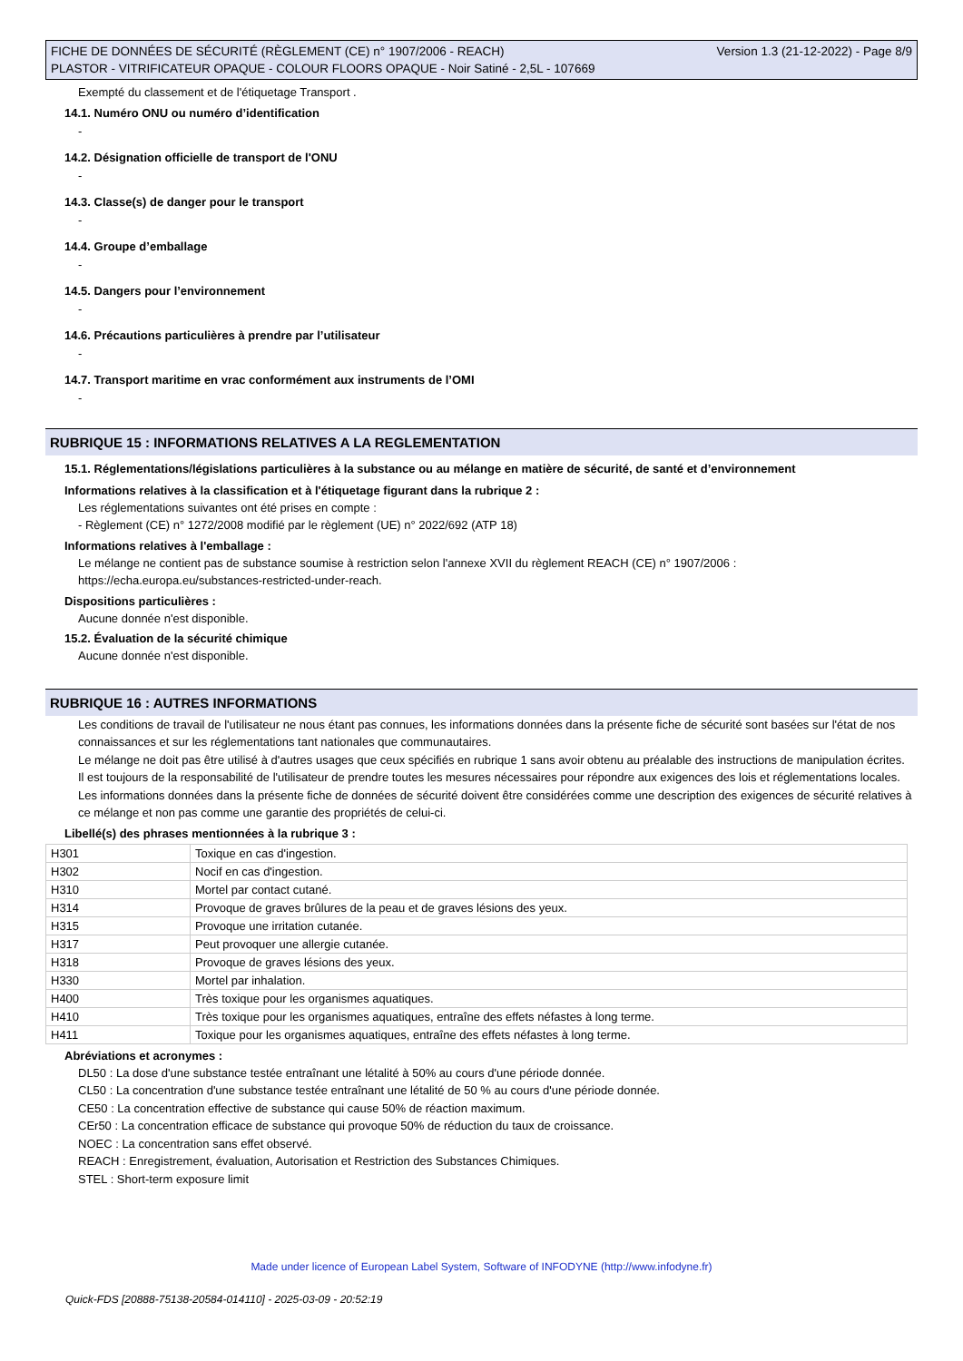FICHE DE DONNÉES DE SÉCURITÉ (RÈGLEMENT (CE) n° 1907/2006 - REACH)
PLASTOR - VITRIFICATEUR OPAQUE - COLOUR FLOORS OPAQUE - Noir Satiné - 2,5L - 107669
Version 1.3 (21-12-2022) - Page 8/9
Exempté du classement et de l'étiquetage Transport .
14.1. Numéro ONU ou numéro d’identification
-
14.2. Désignation officielle de transport de l'ONU
-
14.3. Classe(s) de danger pour le transport
-
14.4. Groupe d’emballage
-
14.5. Dangers pour l’environnement
-
14.6. Précautions particulières à prendre par l’utilisateur
-
14.7. Transport maritime en vrac conformément aux instruments de l’OMI
-
RUBRIQUE 15 : INFORMATIONS RELATIVES A LA REGLEMENTATION
15.1. Réglementations/législations particulières à la substance ou au mélange en matière de sécurité, de santé et d’environnement
Informations relatives à la classification et à l'étiquetage figurant dans la rubrique 2 :
Les réglementations suivantes ont été prises en compte :
- Règlement (CE) n° 1272/2008 modifié par le règlement (UE) n° 2022/692 (ATP 18)
Informations relatives à l'emballage :
Le mélange ne contient pas de substance soumise à restriction selon l'annexe XVII du règlement REACH (CE) n° 1907/2006 :
https://echa.europa.eu/substances-restricted-under-reach.
Dispositions particulières :
Aucune donnée n'est disponible.
15.2. Évaluation de la sécurité chimique
Aucune donnée n'est disponible.
RUBRIQUE 16 : AUTRES INFORMATIONS
Les conditions de travail de l'utilisateur ne nous étant pas connues, les informations données dans la présente fiche de sécurité sont basées sur l'état de nos connaissances et sur les réglementations tant nationales que communautaires.
Le mélange ne doit pas être utilisé à d'autres usages que ceux spécifiés en rubrique 1 sans avoir obtenu au préalable des instructions de manipulation écrites.
Il est toujours de la responsabilité de l'utilisateur de prendre toutes les mesures nécessaires pour répondre aux exigences des lois et réglementations locales.
Les informations données dans la présente fiche de données de sécurité doivent être considérées comme une description des exigences de sécurité relatives à ce mélange et non pas comme une garantie des propriétés de celui-ci.
Libellé(s) des phrases mentionnées à la rubrique 3 :
| H301 | Toxique en cas d'ingestion. |
| H302 | Nocif en cas d'ingestion. |
| H310 | Mortel par contact cutané. |
| H314 | Provoque de graves brûlures de la peau et de graves lésions des yeux. |
| H315 | Provoque une irritation cutanée. |
| H317 | Peut provoquer une allergie cutanée. |
| H318 | Provoque de graves lésions des yeux. |
| H330 | Mortel par inhalation. |
| H400 | Très toxique pour les organismes aquatiques. |
| H410 | Très toxique pour les organismes aquatiques, entraîne des effets néfastes à long terme. |
| H411 | Toxique pour les organismes aquatiques, entraîne des effets néfastes à long terme. |
Abréviations et acronymes :
DL50 : La dose d'une substance testée entraînant une létalité à 50% au cours d'une période donnée.
CL50 : La concentration d'une substance testée entraînant une létalité de 50 % au cours d'une période donnée.
CE50 : La concentration effective de substance qui cause 50% de réaction maximum.
CEr50 : La concentration efficace de substance qui provoque 50% de réduction du taux de croissance.
NOEC : La concentration sans effet observé.
REACH : Enregistrement, évaluation, Autorisation et Restriction des Substances Chimiques.
STEL : Short-term exposure limit
Made under licence of European Label System, Software of INFODYNE (http://www.infodyne.fr)
Quick-FDS [20888-75138-20584-014110] - 2025-03-09 - 20:52:19